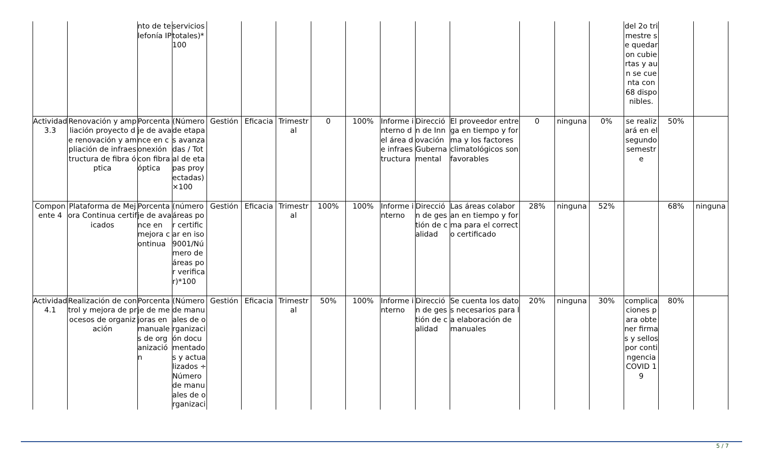| | | nto de telefonía IP | servicios totales)*100 | | | | | | | | | | | | del 2o trimestre se quedaron cubiertas y aun se cuenta con 68 disponibles. | | |
| Actividad 3.3 | Renovación y ampliación proyecto de renovación y ampliación de infraestructura de fibra óptica | Porcentaje de avance en conexión con fibra óptica | (Número de etapas avanzadas / Total de etapas proyectadas)×100 | Gestión | Eficacia | Trimestral | 0 | 100% | Informe interno del área de infraestructura | Dirección de Innovación Gubernamental | El proveedor entrega en tiempo y forma y los factores climatológicos son favorables | 0 | ninguna | 0% | se realizará en el segundo semestre | 50% | |
| Componente 4 | Plataforma de Mejora Continua certificados | Porcentaje de avance en mejora continua | (número áreas por certificar en iso 9001/Número de áreas por verificar)*100 | Gestión | Eficacia | Trimestral | 100% | 100% | Informe interno | Dirección de gestión de calidad | Las áreas colaboran en tiempo y forma para el correcto certificado | 28% | ninguna | 52% | | 68% | ninguna |
| Actividad 4.1 | Realización de control y mejora de procesos de organización | Porcentaje de mejoras en manuales de organización | (Número de manuales de organización documentados y actualizados ÷ Número de manuales de organizaci | Gestión | Eficacia | Trimestral | 50% | 100% | Informe interno | Dirección de gestión de calidad | Se cuenta los datos necesarios para la elaboración de manuales | 20% | ninguna | 30% | complicaciones para obtener firmas y sellos por contingencia COVID 19 | 80% | |
5 / 7